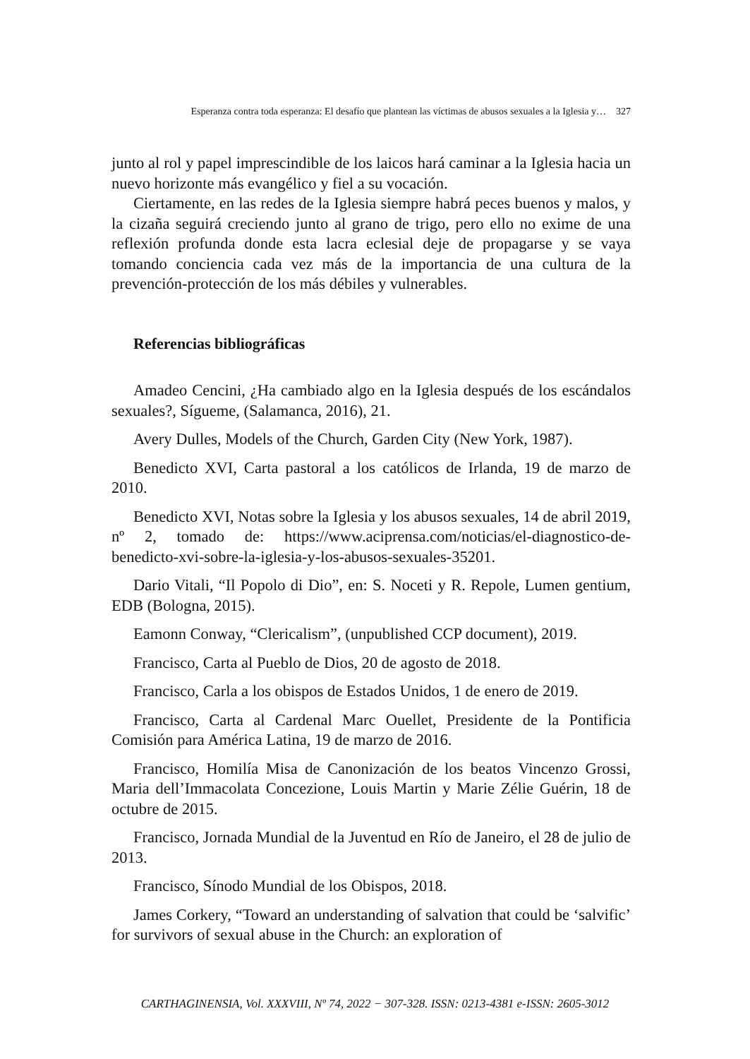Esperanza contra toda esperanza: El desafío que plantean las víctimas de abusos sexuales a la Iglesia y… 327
junto al rol y papel imprescindible de los laicos hará caminar a la Iglesia hacia un nuevo horizonte más evangélico y fiel a su vocación.
Ciertamente, en las redes de la Iglesia siempre habrá peces buenos y malos, y la cizaña seguirá creciendo junto al grano de trigo, pero ello no exime de una reflexión profunda donde esta lacra eclesial deje de propagarse y se vaya tomando conciencia cada vez más de la importancia de una cultura de la prevención-protección de los más débiles y vulnerables.
Referencias bibliográficas
Amadeo Cencini, ¿Ha cambiado algo en la Iglesia después de los escándalos sexuales?, Sígueme, (Salamanca, 2016), 21.
Avery Dulles, Models of the Church, Garden City (New York, 1987).
Benedicto XVI, Carta pastoral a los católicos de Irlanda, 19 de marzo de 2010.
Benedicto XVI, Notas sobre la Iglesia y los abusos sexuales, 14 de abril 2019, nº 2, tomado de: https://www.aciprensa.com/noticias/el-diagnostico-de-benedicto-xvi-sobre-la-iglesia-y-los-abusos-sexuales-35201.
Dario Vitali, “Il Popolo di Dio”, en: S. Noceti y R. Repole, Lumen gentium, EDB (Bologna, 2015).
Eamonn Conway, “Clericalism”, (unpublished CCP document), 2019.
Francisco, Carta al Pueblo de Dios, 20 de agosto de 2018.
Francisco, Carla a los obispos de Estados Unidos, 1 de enero de 2019.
Francisco, Carta al Cardenal Marc Ouellet, Presidente de la Pontificia Comisión para América Latina, 19 de marzo de 2016.
Francisco, Homilía Misa de Canonización de los beatos Vincenzo Grossi, Maria dell’Immacolata Concezione, Louis Martin y Marie Zélie Guérin, 18 de octubre de 2015.
Francisco, Jornada Mundial de la Juventud en Río de Janeiro, el 28 de julio de 2013.
Francisco, Sínodo Mundial de los Obispos, 2018.
James Corkery, “Toward an understanding of salvation that could be ‘salvific’ for survivors of sexual abuse in the Church: an exploration of
CARTHAGINENSIA, Vol. XXXVIII, Nº 74, 2022 − 307-328. ISSN: 0213-4381 e-ISSN: 2605-3012